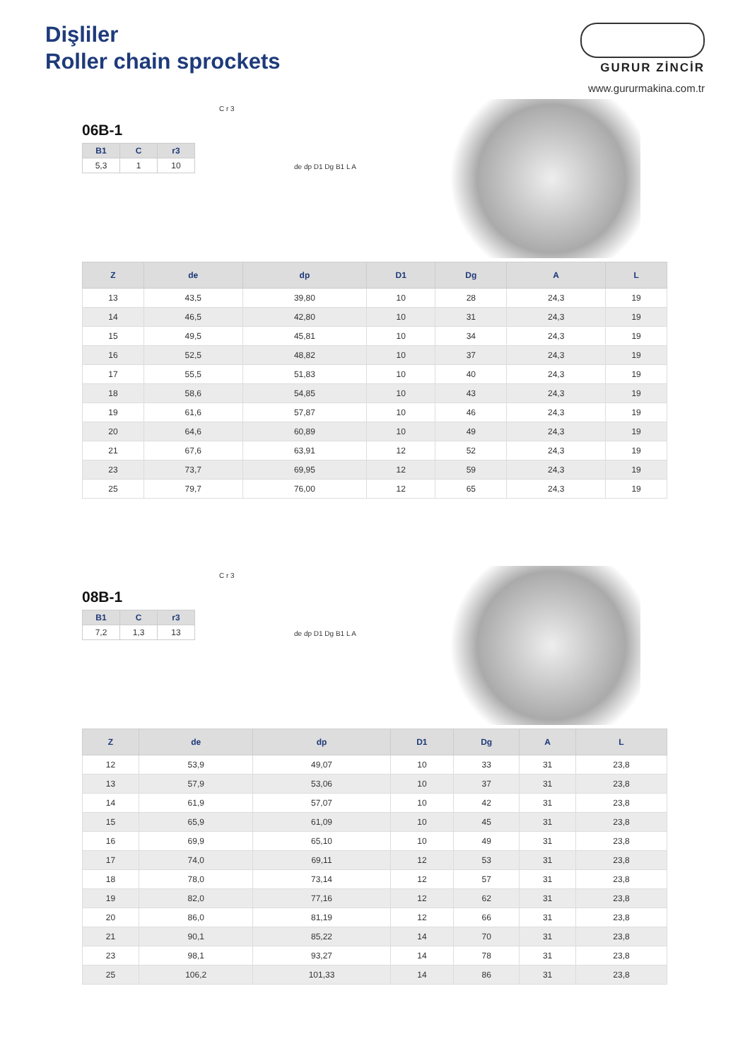Dişliler
Roller chain sprockets
GURUR ZİNCİR
www.gururmakina.com.tr
06B-1
| B1 | C | r3 |
| --- | --- | --- |
| 5,3 | 1 | 10 |
C r 3
de dp D1 Dg B1 L A
| Z | de | dp | D1 | Dg | A | L |
| --- | --- | --- | --- | --- | --- | --- |
| 13 | 43,5 | 39,80 | 10 | 28 | 24,3 | 19 |
| 14 | 46,5 | 42,80 | 10 | 31 | 24,3 | 19 |
| 15 | 49,5 | 45,81 | 10 | 34 | 24,3 | 19 |
| 16 | 52,5 | 48,82 | 10 | 37 | 24,3 | 19 |
| 17 | 55,5 | 51,83 | 10 | 40 | 24,3 | 19 |
| 18 | 58,6 | 54,85 | 10 | 43 | 24,3 | 19 |
| 19 | 61,6 | 57,87 | 10 | 46 | 24,3 | 19 |
| 20 | 64,6 | 60,89 | 10 | 49 | 24,3 | 19 |
| 21 | 67,6 | 63,91 | 12 | 52 | 24,3 | 19 |
| 23 | 73,7 | 69,95 | 12 | 59 | 24,3 | 19 |
| 25 | 79,7 | 76,00 | 12 | 65 | 24,3 | 19 |
08B-1
| B1 | C | r3 |
| --- | --- | --- |
| 7,2 | 1,3 | 13 |
C r 3
de dp D1 Dg B1 L A
| Z | de | dp | D1 | Dg | A | L |
| --- | --- | --- | --- | --- | --- | --- |
| 12 | 53,9 | 49,07 | 10 | 33 | 31 | 23,8 |
| 13 | 57,9 | 53,06 | 10 | 37 | 31 | 23,8 |
| 14 | 61,9 | 57,07 | 10 | 42 | 31 | 23,8 |
| 15 | 65,9 | 61,09 | 10 | 45 | 31 | 23,8 |
| 16 | 69,9 | 65,10 | 10 | 49 | 31 | 23,8 |
| 17 | 74,0 | 69,11 | 12 | 53 | 31 | 23,8 |
| 18 | 78,0 | 73,14 | 12 | 57 | 31 | 23,8 |
| 19 | 82,0 | 77,16 | 12 | 62 | 31 | 23,8 |
| 20 | 86,0 | 81,19 | 12 | 66 | 31 | 23,8 |
| 21 | 90,1 | 85,22 | 14 | 70 | 31 | 23,8 |
| 23 | 98,1 | 93,27 | 14 | 78 | 31 | 23,8 |
| 25 | 106,2 | 101,33 | 14 | 86 | 31 | 23,8 |